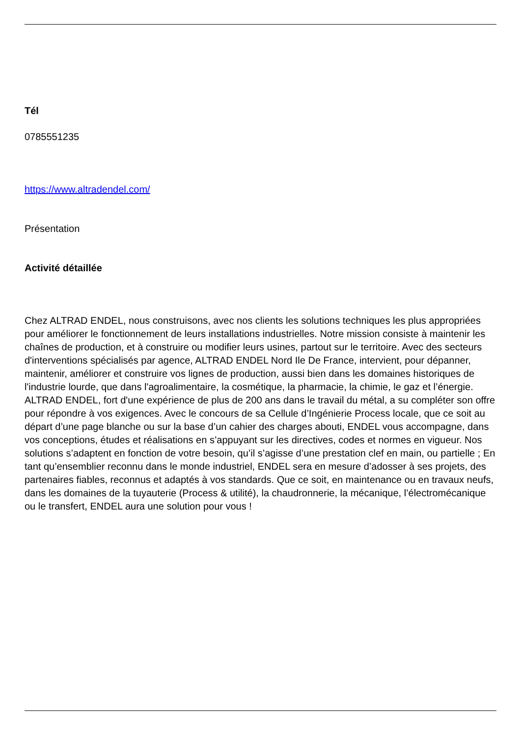Tél
0785551235
https://www.altradendel.com/
Présentation
Activité détaillée
Chez ALTRAD ENDEL, nous construisons, avec nos clients les solutions techniques les plus appropriées pour améliorer le fonctionnement de leurs installations industrielles. Notre mission consiste à maintenir les chaînes de production, et à construire ou modifier leurs usines, partout sur le territoire. Avec des secteurs d'interventions spécialisés par agence, ALTRAD ENDEL Nord Ile De France, intervient, pour dépanner, maintenir, améliorer et construire vos lignes de production, aussi bien dans les domaines historiques de l'industrie lourde, que dans l'agroalimentaire, la cosmétique, la pharmacie, la chimie, le gaz et l’énergie. ALTRAD ENDEL, fort d'une expérience de plus de 200 ans dans le travail du métal, a su compléter son offre pour répondre à vos exigences. Avec le concours de sa Cellule d’Ingénierie Process locale, que ce soit au départ d’une page blanche ou sur la base d’un cahier des charges abouti, ENDEL vous accompagne, dans vos conceptions, études et réalisations en s’appuyant sur les directives, codes et normes en vigueur. Nos solutions s’adaptent en fonction de votre besoin, qu’il s’agisse d’une prestation clef en main, ou partielle ; En tant qu’ensemblier reconnu dans le monde industriel, ENDEL sera en mesure d’adosser à ses projets, des partenaires fiables, reconnus et adaptés à vos standards. Que ce soit, en maintenance ou en travaux neufs, dans les domaines de la tuyauterie (Process & utilité), la chaudronnerie, la mécanique, l’électromécanique ou le transfert, ENDEL aura une solution pour vous !